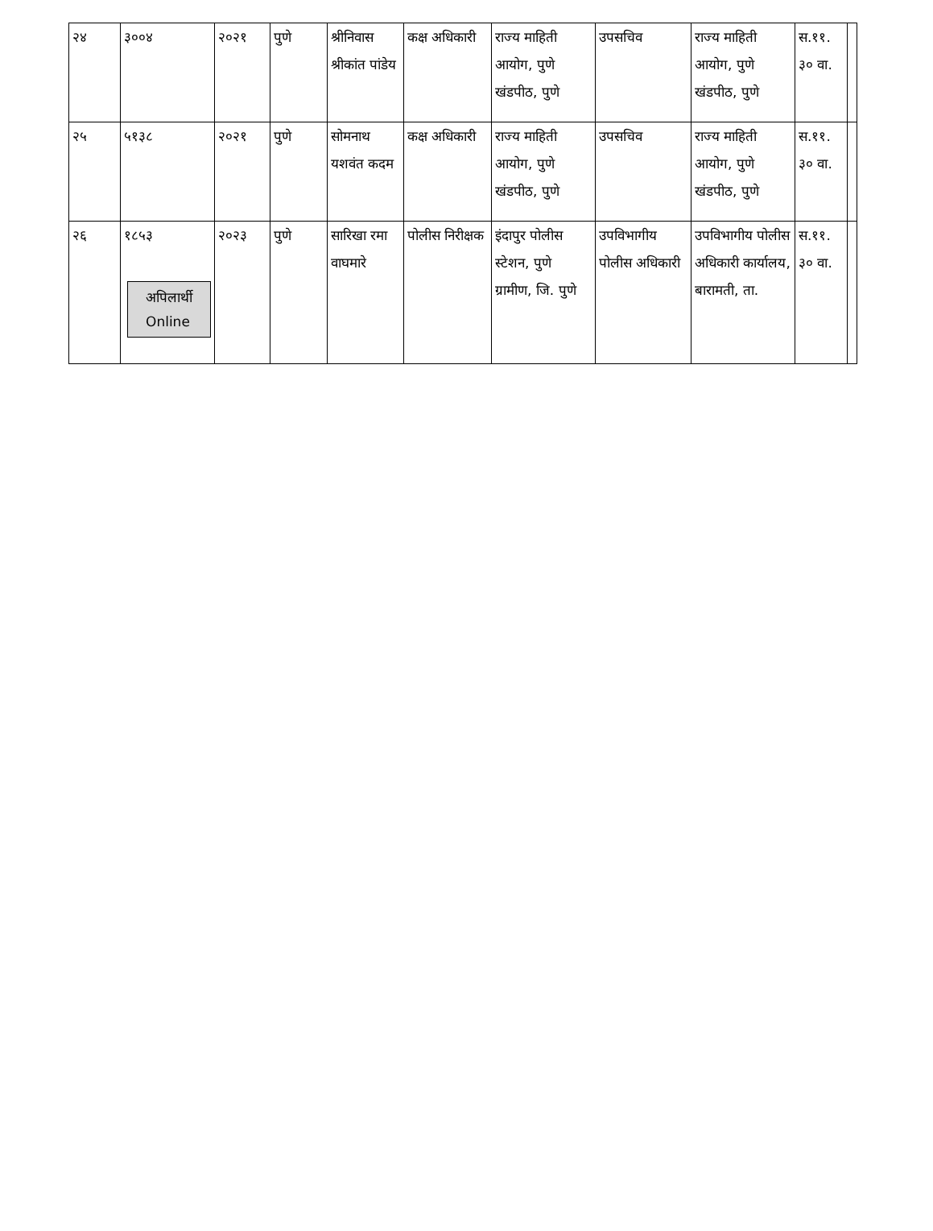| २४ | ३००४ | २०२१ | पुणे | श्रीनिवास श्रीकांत पांडेय | कक्ष अधिकारी | राज्य माहिती आयोग, पुणे खंडपीठ, पुणे | उपसचिव | राज्य माहिती आयोग, पुणे खंडपीठ, पुणे | स.११. ३० वा. | |
| २५ | ५१३८ | २०२१ | पुणे | सोमनाथ यशवंत कदम | कक्ष अधिकारी | राज्य माहिती आयोग, पुणे खंडपीठ, पुणे | उपसचिव | राज्य माहिती आयोग, पुणे खंडपीठ, पुणे | स.११. ३० वा. | |
| २६ | १८५३ अपिलार्थी Online | २०२३ | पुणे | सारिखा रमा वाघमारे | पोलीस निरीक्षक | इंदापुर पोलीस स्टेशन, पुणे ग्रामीण, जि. पुणे | उपविभागीय पोलीस अधिकारी | उपविभागीय पोलीस अधिकारी कार्यालय, बारामती, ता. | स.११. ३० वा. | |